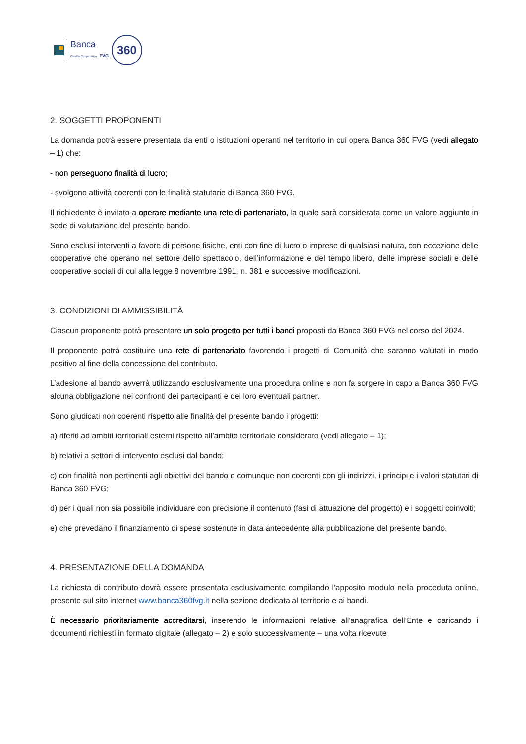Banca
Credito Cooperativo FVG
360
2. SOGGETTI PROPONENTI
La domanda potrà essere presentata da enti o istituzioni operanti nel territorio in cui opera Banca 360 FVG (vedi allegato – 1) che:
- non perseguono finalità di lucro;
- svolgono attività coerenti con le finalità statutarie di Banca 360 FVG.
Il richiedente è invitato a operare mediante una rete di partenariato, la quale sarà considerata come un valore aggiunto in sede di valutazione del presente bando.
Sono esclusi interventi a favore di persone fisiche, enti con fine di lucro o imprese di qualsiasi natura, con eccezione delle cooperative che operano nel settore dello spettacolo, dell’informazione e del tempo libero, delle imprese sociali e delle cooperative sociali di cui alla legge 8 novembre 1991, n. 381 e successive modificazioni.
3. CONDIZIONI DI AMMISSIBILITÀ
Ciascun proponente potrà presentare un solo progetto per tutti i bandi proposti da Banca 360 FVG nel corso del 2024.
Il proponente potrà costituire una rete di partenariato favorendo i progetti di Comunità che saranno valutati in modo positivo al fine della concessione del contributo.
L’adesione al bando avverrà utilizzando esclusivamente una procedura online e non fa sorgere in capo a Banca 360 FVG alcuna obbligazione nei confronti dei partecipanti e dei loro eventuali partner.
Sono giudicati non coerenti rispetto alle finalità del presente bando i progetti:
a) riferiti ad ambiti territoriali esterni rispetto all’ambito territoriale considerato (vedi allegato – 1);
b) relativi a settori di intervento esclusi dal bando;
c) con finalità non pertinenti agli obiettivi del bando e comunque non coerenti con gli indirizzi, i principi e i valori statutari di Banca 360 FVG;
d) per i quali non sia possibile individuare con precisione il contenuto (fasi di attuazione del progetto) e i soggetti coinvolti;
e) che prevedano il finanziamento di spese sostenute in data antecedente alla pubblicazione del presente bando.
4. PRESENTAZIONE DELLA DOMANDA
La richiesta di contributo dovrà essere presentata esclusivamente compilando l’apposito modulo nella proceduta online, presente sul sito internet www.banca360fvg.it nella sezione dedicata al territorio e ai bandi.
È necessario prioritariamente accreditarsi, inserendo le informazioni relative all’anagrafica dell’Ente e caricando i documenti richiesti in formato digitale (allegato – 2) e solo successivamente – una volta ricevute